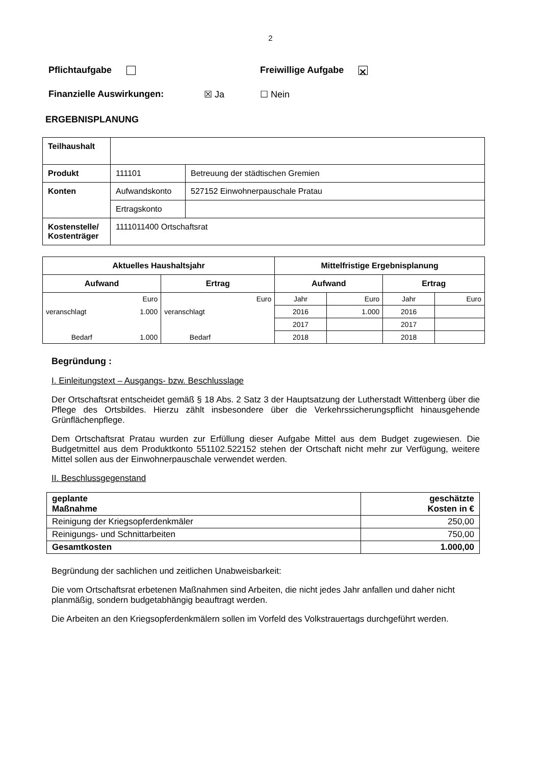2
Pflichtaufgabe Freiwillige Aufgabe ⨯
Finanzielle Auswirkungen: ☒ Ja ☐ Nein
ERGEBNISPLANUNG
| Teilhaushalt | | |
| Produkt | 111101 | Betreuung der städtischen Gremien |
| Konten | Aufwandskonto | 527152 Einwohnerpauschale Pratau |
| | Ertragskonto | |
| Kostenstelle/ Kostenträger | 1111011400 Ortschaftsrat | |
| Aktuelles Haushaltsjahr | | | | Mittelfristige Ergebnisplanung | | | |
| --- | --- | --- | --- | --- | --- | --- | --- |
| Aufwand | | Ertrag | | Aufwand | | Ertrag | |
| | Euro | | Euro | Jahr | Euro | Jahr | Euro |
| veranschlagt | 1.000 | veranschlagt | | 2016 | 1.000 | 2016 | |
| | | | | 2017 | | 2017 | |
| Bedarf | 1.000 | Bedarf | | 2018 | | 2018 | |
Begründung :
I. Einleitungstext – Ausgangs- bzw. Beschlusslage
Der Ortschaftsrat entscheidet gemäß § 18 Abs. 2 Satz 3 der Hauptsatzung der Lutherstadt Wittenberg über die Pflege des Ortsbildes. Hierzu zählt insbesondere über die Verkehrssicherungspflicht hinausgehende Grünflächenpflege.
Dem Ortschaftsrat Pratau wurden zur Erfüllung dieser Aufgabe Mittel aus dem Budget zugewiesen. Die Budgetmittel aus dem Produktkonto 551102.522152 stehen der Ortschaft nicht mehr zur Verfügung, weitere Mittel sollen aus der Einwohnerpauschale verwendet werden.
II. Beschlussgegenstand
| geplante Maßnahme | geschätzte Kosten in € |
| Reinigung der Kriegsopferdenkmäler | 250,00 |
| Reinigungs- und Schnittarbeiten | 750,00 |
| Gesamtkosten | 1.000,00 |
Begründung der sachlichen und zeitlichen Unabweisbarkeit:
Die vom Ortschaftsrat erbetenen Maßnahmen sind Arbeiten, die nicht jedes Jahr anfallen und daher nicht planmäßig, sondern budgetabhängig beauftragt werden.
Die Arbeiten an den Kriegsopferdenkmälern sollen im Vorfeld des Volkstrauertags durchgeführt werden.